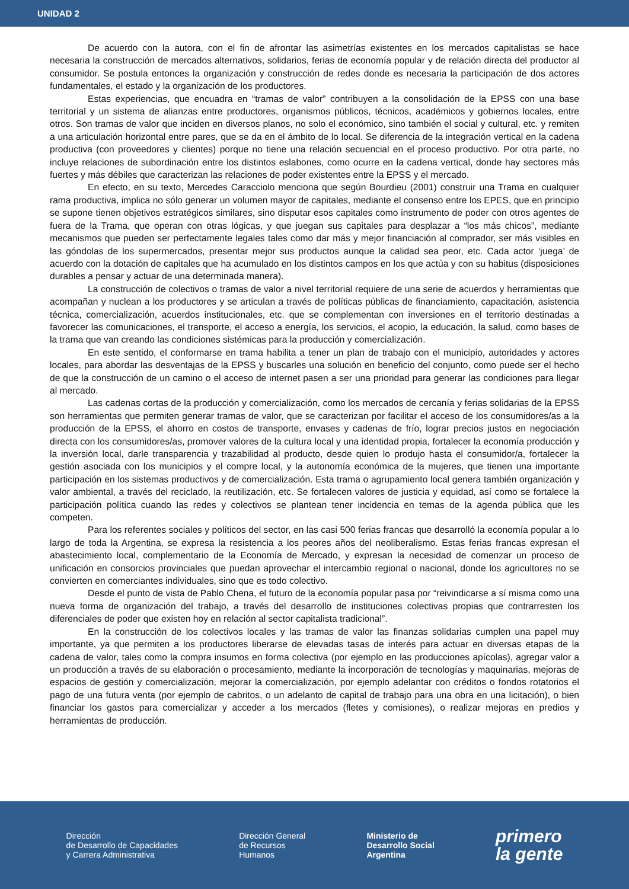UNIDAD 2
De acuerdo con la autora, con el fin de afrontar las asimetrías existentes en los mercados capitalistas se hace necesaria la construcción de mercados alternativos, solidarios, ferias de economía popular y de relación directa del productor al consumidor. Se postula entonces la organización y construcción de redes donde es necesaria la participación de dos actores fundamentales, el estado y la organización de los productores.
Estas experiencias, que encuadra en “tramas de valor” contribuyen a la consolidación de la EPSS con una base territorial y un sistema de alianzas entre productores, organismos públicos, técnicos, académicos y gobiernos locales, entre otros. Son tramas de valor que inciden en diversos planos, no solo el económico, sino también el social y cultural, etc. y remiten a una articulación horizontal entre pares, que se da en el ámbito de lo local. Se diferencia de la integración vertical en la cadena productiva (con proveedores y clientes) porque no tiene una relación secuencial en el proceso productivo. Por otra parte, no incluye relaciones de subordinación entre los distintos eslabones, como ocurre en la cadena vertical, donde hay sectores más fuertes y más débiles que caracterizan las relaciones de poder existentes entre la EPSS y el mercado.
En efecto, en su texto, Mercedes Caracciolo menciona que según Bourdieu (2001) construir una Trama en cualquier rama productiva, implica no sólo generar un volumen mayor de capitales, mediante el consenso entre los EPES, que en principio se supone tienen objetivos estratégicos similares, sino disputar esos capitales como instrumento de poder con otros agentes de fuera de la Trama, que operan con otras lógicas, y que juegan sus capitales para desplazar a “los más chicos”, mediante mecanismos que pueden ser perfectamente legales tales como dar más y mejor financiación al comprador, ser más visibles en las góndolas de los supermercados, presentar mejor sus productos aunque la calidad sea peor, etc. Cada actor ‘juega’ de acuerdo con la dotación de capitales que ha acumulado en los distintos campos en los que actúa y con su habitus (disposiciones durables a pensar y actuar de una determinada manera).
La construcción de colectivos o tramas de valor a nivel territorial requiere de una serie de acuerdos y herramientas que acompañan y nuclean a los productores y se articulan a través de políticas públicas de financiamiento, capacitación, asistencia técnica, comercialización, acuerdos institucionales, etc. que se complementan con inversiones en el territorio destinadas a favorecer las comunicaciones, el transporte, el acceso a energía, los servicios, el acopio, la educación, la salud, como bases de la trama que van creando las condiciones sistémicas para la producción y comercialización.
En este sentido, el conformarse en trama habilita a tener un plan de trabajo con el municipio, autoridades y actores locales, para abordar las desventajas de la EPSS y buscarles una solución en beneficio del conjunto, como puede ser el hecho de que la construcción de un camino o el acceso de internet pasen a ser una prioridad para generar las condiciones para llegar al mercado.
Las cadenas cortas de la producción y comercialización, como los mercados de cercanía y ferias solidarias de la EPSS son herramientas que permiten generar tramas de valor, que se caracterizan por facilitar el acceso de los consumidores/as a la producción de la EPSS, el ahorro en costos de transporte, envases y cadenas de frío, lograr precios justos en negociación directa con los consumidores/as, promover valores de la cultura local y una identidad propia, fortalecer la economía producción y la inversión local, darle transparencia y trazabilidad al producto, desde quien lo produjo hasta el consumidor/a, fortalecer la gestión asociada con los municipios y el compre local, y la autonomía económica de la mujeres, que tienen una importante participación en los sistemas productivos y de comercialización. Esta trama o agrupamiento local genera también organización y valor ambiental, a través del reciclado, la reutilización, etc. Se fortalecen valores de justicia y equidad, así como se fortalece la participación política cuando las redes y colectivos se plantean tener incidencia en temas de la agenda pública que les competen.
Para los referentes sociales y políticos del sector, en las casi 500 ferias francas que desarrolló la economía popular a lo largo de toda la Argentina, se expresa la resistencia a los peores años del neoliberalismo. Estas ferias francas expresan el abastecimiento local, complementario de la Economía de Mercado, y expresan la necesidad de comenzar un proceso de unificación en consorcios provinciales que puedan aprovechar el intercambio regional o nacional, donde los agricultores no se convierten en comerciantes individuales, sino que es todo colectivo.
Desde el punto de vista de Pablo Chena, el futuro de la economía popular pasa por “reivindicarse a sí misma como una nueva forma de organización del trabajo, a través del desarrollo de instituciones colectivas propias que contrarresten los diferenciales de poder que existen hoy en relación al sector capitalista tradicional”.
En la construcción de los colectivos locales y las tramas de valor las finanzas solidarias cumplen una papel muy importante, ya que permiten a los productores liberarse de elevadas tasas de interés para actuar en diversas etapas de la cadena de valor, tales como la compra insumos en forma colectiva (por ejemplo en las producciones apícolas), agregar valor a un producción a través de su elaboración o procesamiento, mediante la incorporación de tecnologías y maquinarias, mejoras de espacios de gestión y comercialización, mejorar la comercialización, por ejemplo adelantar con créditos o fondos rotatorios el pago de una futura venta (por ejemplo de cabritos, o un adelanto de capital de trabajo para una obra en una licitación), o bien financiar los gastos para comercializar y acceder a los mercados (fletes y comisiones), o realizar mejoras en predios y herramientas de producción.
Dirección
de Desarrollo de Capacidades
y Carrera Administrativa
Dirección General
de Recursos
Humanos
Ministerio de
Desarrollo Social
Argentina
primero
la gente